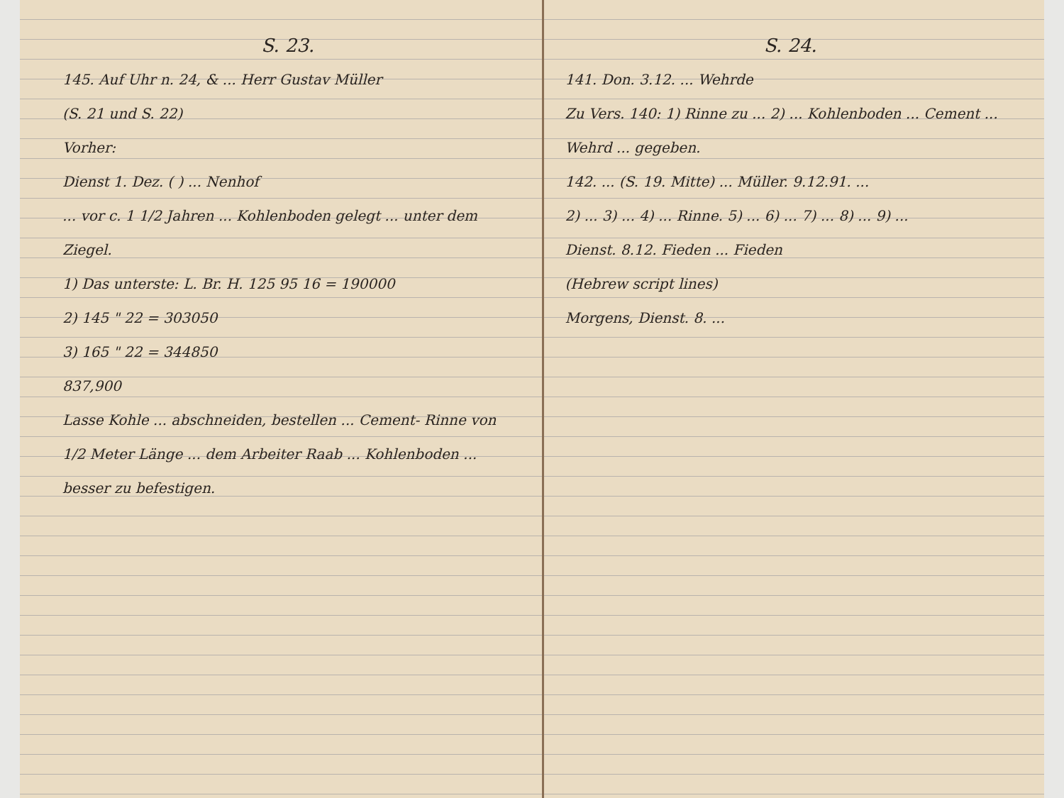S. 23.
145. Auf Uhr n. 24, & ... Herr Gustav Müller
(S. 21 und S. 22)
Vorher:
Dienst 1. Dez. ( ) ... Nenhof
... vor c. 1 1/2 Jahren ... Kohlenboden gelegt ... unter dem Ziegel.
1) Das unterste: L. Br. H. 125 95 16 = 190000
2) 145 " 22 = 303050
3) 165 " 22 = 344850
837,900
Lasse Kohle ... abschneiden, bestellen ... Cement- Rinne von 1/2 Meter Länge ... dem Arbeiter Raab ... Kohlenboden ... besser zu befestigen.
S. 24.
141. Don. 3.12. ... Wehrde
Zu Vers. 140: 1) Rinne zu ... 2) ... Kohlenboden ... Cement ... Wehrd ... gegeben.
142. ... (S. 19. Mitte) ... Müller. 9.12.91. ...
2) ... 3) ... 4) ... Rinne. 5) ... 6) ... 7) ... 8) ... 9) ...
Dienst. 8.12. Fieden ... Fieden
(Hebrew script lines)
Morgens, Dienst. 8. ...